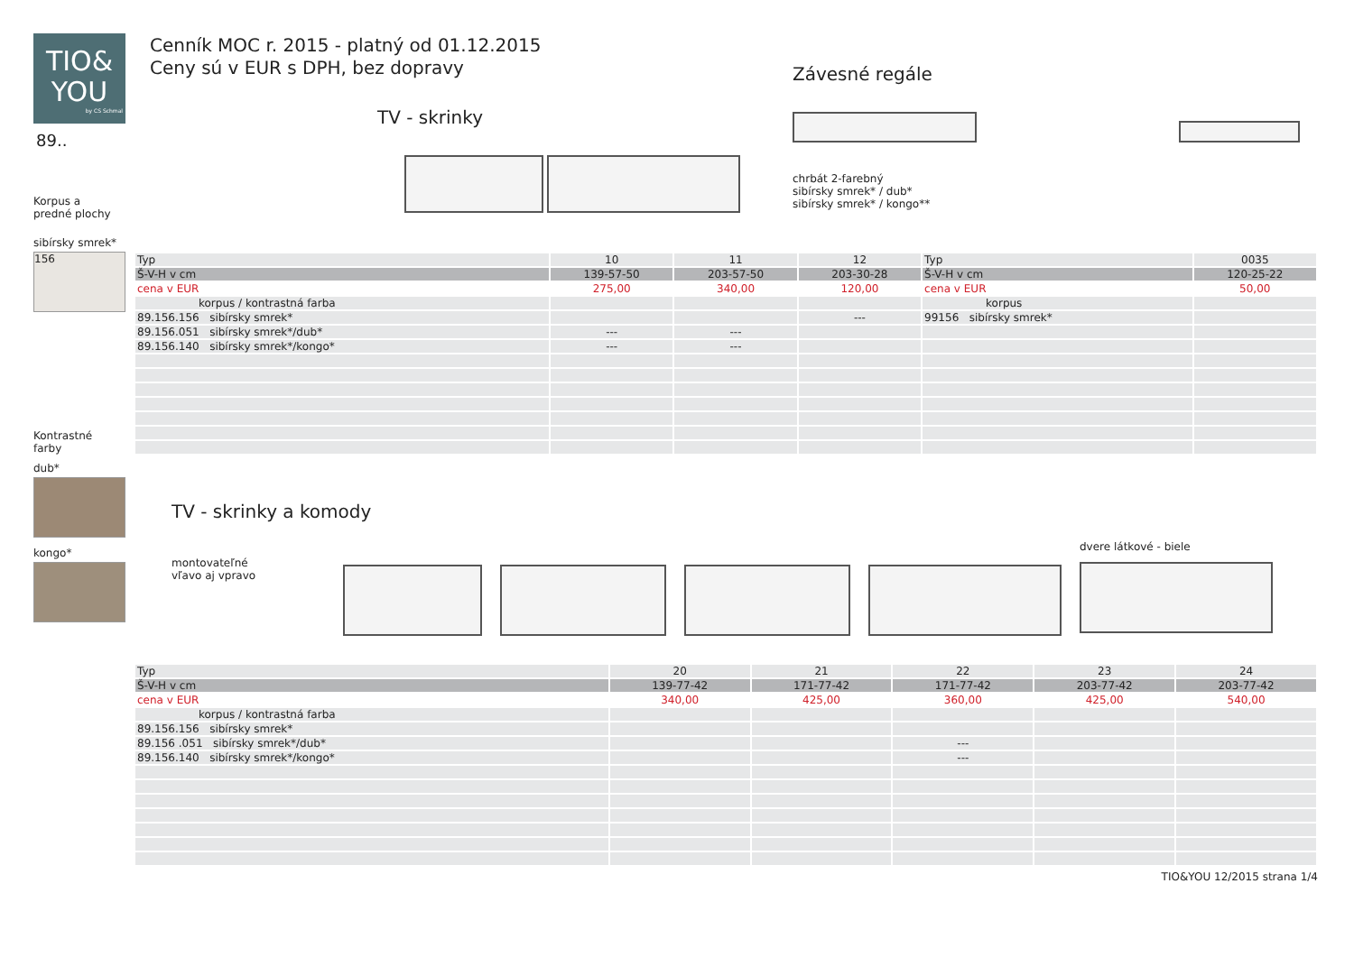TIO&
YOU
by CS Schmal
89..
Korpus a
predné plochy
sibírsky smrek*
156
Kontrastné
farby
dub*
kongo*
Cenník MOC r. 2015 - platný od 01.12.2015
Ceny sú v EUR s DPH, bez dopravy
TV - skrinky
Závesné regále
chrbát 2-farebný
sibírsky smrek* / dub*
sibírsky smrek* / kongo**
| Typ | 10 | 11 | 12 | Typ | 0035 |
| Š-V-H v cm | 139-57-50 | 203-57-50 | 203-30-28 | Š-V-H v cm | 120-25-22 |
| cena v EUR | 275,00 | 340,00 | 120,00 | cena v EUR | 50,00 |
| korpus / kontrastná farba | | | | korpus | |
| 89.156.156 sibírsky smrek* | | | --- | 99156 sibírsky smrek* | |
| 89.156.051 sibírsky smrek*/dub* | --- | --- | | | |
| 89.156.140 sibírsky smrek*/kongo* | --- | --- | | | |
TV - skrinky a komody
montovateľné
vľavo aj vpravo
dvere látkové - biele
| Typ | 20 | 21 | 22 | 23 | 24 |
| Š-V-H v cm | 139-77-42 | 171-77-42 | 171-77-42 | 203-77-42 | 203-77-42 |
| cena v EUR | 340,00 | 425,00 | 360,00 | 425,00 | 540,00 |
| korpus / kontrastná farba | | | | | |
| 89.156.156 sibírsky smrek* | | | | | |
| 89.156 .051 sibírsky smrek*/dub* | | | --- | | |
| 89.156.140 sibírsky smrek*/kongo* | | | --- | | |
TIO&YOU 12/2015 strana 1/4